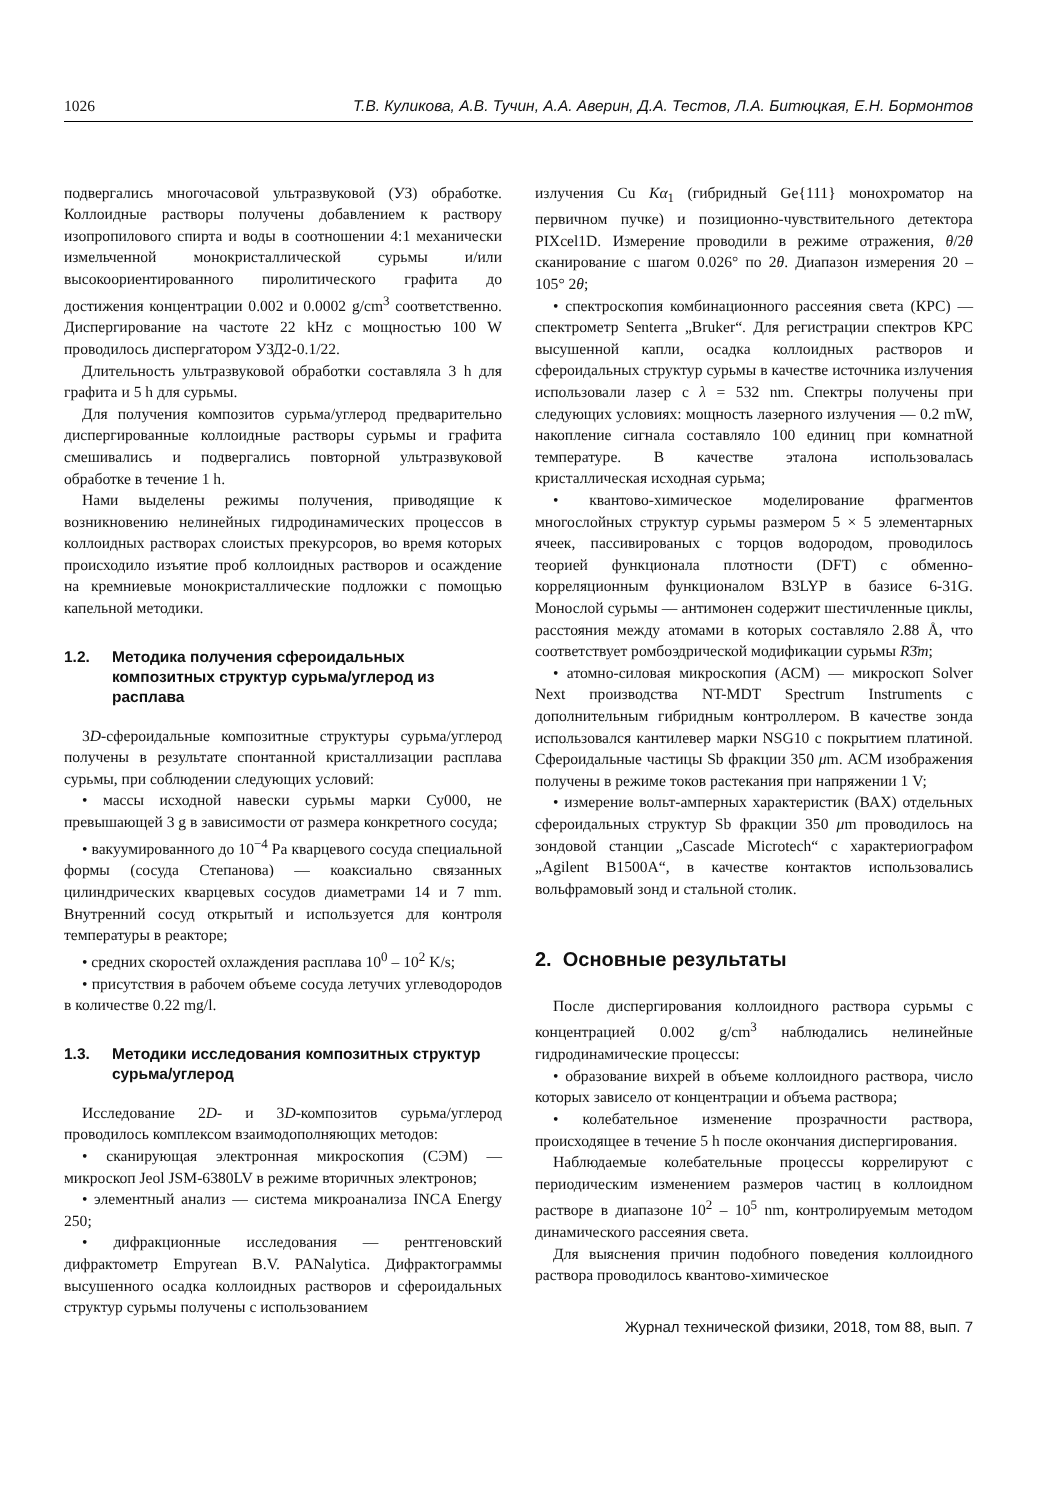1026 Т.В. Куликова, А.В. Тучин, А.А. Аверин, Д.А. Тестов, Л.А. Битюцкая, Е.Н. Бормонтов
подвергались многочасовой ультразвуковой (УЗ) обработке. Коллоидные растворы получены добавлением к раствору изопропилового спирта и воды в соотношении 4:1 механически измельченной монокристаллической сурьмы и/или высокоориентированного пиролитического графита до достижения концентрации 0.002 и 0.0002 g/cm<sup>3</sup> соответственно. Диспергирование на частоте 22 kHz с мощностью 100 W проводилось диспергатором УЗД2-0.1/22.
Длительность ультразвуковой обработки составляла 3 h для графита и 5 h для сурьмы.
Для получения композитов сурьма/углерод предварительно диспергированные коллоидные растворы сурьмы и графита смешивались и подвергались повторной ультразвуковой обработке в течение 1 h.
Нами выделены режимы получения, приводящие к возникновению нелинейных гидродинамических процессов в коллоидных растворах слоистых прекурсоров, во время которых происходило изъятие проб коллоидных растворов и осаждение на кремниевые монокристаллические подложки с помощью капельной методики.
1.2. Методика получения сфероидальных композитных структур сурьма/углерод из расплава
3D-сфероидальные композитные структуры сурьма/углерод получены в результате спонтанной кристаллизации расплава сурьмы, при соблюдении следующих условий:
• массы исходной навески сурьмы марки Су000, не превышающей 3 g в зависимости от размера конкретного сосуда;
• вакуумированного до 10<sup>−4</sup> Pa кварцевого сосуда специальной формы (сосуда Степанова) — коаксиально связанных цилиндрических кварцевых сосудов диаметрами 14 и 7 mm. Внутренний сосуд открытый и используется для контроля температуры в реакторе;
• средних скоростей охлаждения расплава 10<sup>0</sup> – 10<sup>2</sup> K/s;
• присутствия в рабочем объеме сосуда летучих углеводородов в количестве 0.22 mg/l.
1.3. Методики исследования композитных структур сурьма/углерод
Исследование 2D- и 3D-композитов сурьма/углерод проводилось комплексом взаимодополняющих методов:
• сканирующая электронная микроскопия (СЭМ) — микроскоп Jeol JSM-6380LV в режиме вторичных электронов;
• элементный анализ — система микроанализа INCA Energy 250;
• дифракционные исследования — рентгеновский дифрактометр Empyrean B.V. PANalytica. Дифрактограммы высушенного осадка коллоидных растворов и сфероидальных структур сурьмы получены с использованием
излучения Cu Kα<sub>1</sub> (гибридный Ge{111} монохроматор на первичном пучке) и позиционно-чувствительного детектора PIXcel1D. Измерение проводили в режиме отражения, θ/2θ сканирование с шагом 0.026° по 2θ. Диапазон измерения 20 – 105° 2θ;
• спектроскопия комбинационного рассеяния света (КРС) — спектрометр Senterra „Bruker“. Для регистрации спектров КРС высушенной капли, осадка коллоидных растворов и сфероидальных структур сурьмы в качестве источника излучения использовали лазер с λ = 532 nm. Спектры получены при следующих условиях: мощность лазерного излучения — 0.2 mW, накопление сигнала составляло 100 единиц при комнатной температуре. В качестве эталона использовалась кристаллическая исходная сурьма;
• квантово-химическое моделирование фрагментов многослойных структур сурьмы размером 5 × 5 элементарных ячеек, пассивированых с торцов водородом, проводилось теорией функционала плотности (DFT) с обменно-корреляционным функционалом B3LYP в базисе 6-31G. Монослой сурьмы — антимонен содержит шестичленные циклы, расстояния между атомами в которых составляло 2.88 Å, что соответствует ромбоэдрической модификации сурьмы R3̄m;
• атомно-силовая микроскопия (АСМ) — микроскоп Solver Next производства NT-MDT Spectrum Instruments с дополнительным гибридным контроллером. В качестве зонда использовался кантилевер марки NSG10 с покрытием платиной. Сфероидальные частицы Sb фракции 350 μm. АСМ изображения получены в режиме токов растекания при напряжении 1 V;
• измерение вольт-амперных характеристик (ВАХ) отдельных сфероидальных структур Sb фракции 350 μm проводилось на зондовой станции „Cascade Microtech“ с характериографом „Agilent B1500A“, в качестве контактов использовались вольфрамовый зонд и стальной столик.
2. Основные результаты
После диспергирования коллоидного раствора сурьмы с концентрацией 0.002 g/cm<sup>3</sup> наблюдались нелинейные гидродинамические процессы:
• образование вихрей в объеме коллоидного раствора, число которых зависело от концентрации и объема раствора;
• колебательное изменение прозрачности раствора, происходящее в течение 5 h после окончания диспергирования.
Наблюдаемые колебательные процессы коррелируют с периодическим изменением размеров частиц в коллоидном растворе в диапазоне 10<sup>2</sup> – 10<sup>5</sup> nm, контролируемым методом динамического рассеяния света.
Для выяснения причин подобного поведения коллоидного раствора проводилось квантово-химическое
Журнал технической физики, 2018, том 88, вып. 7